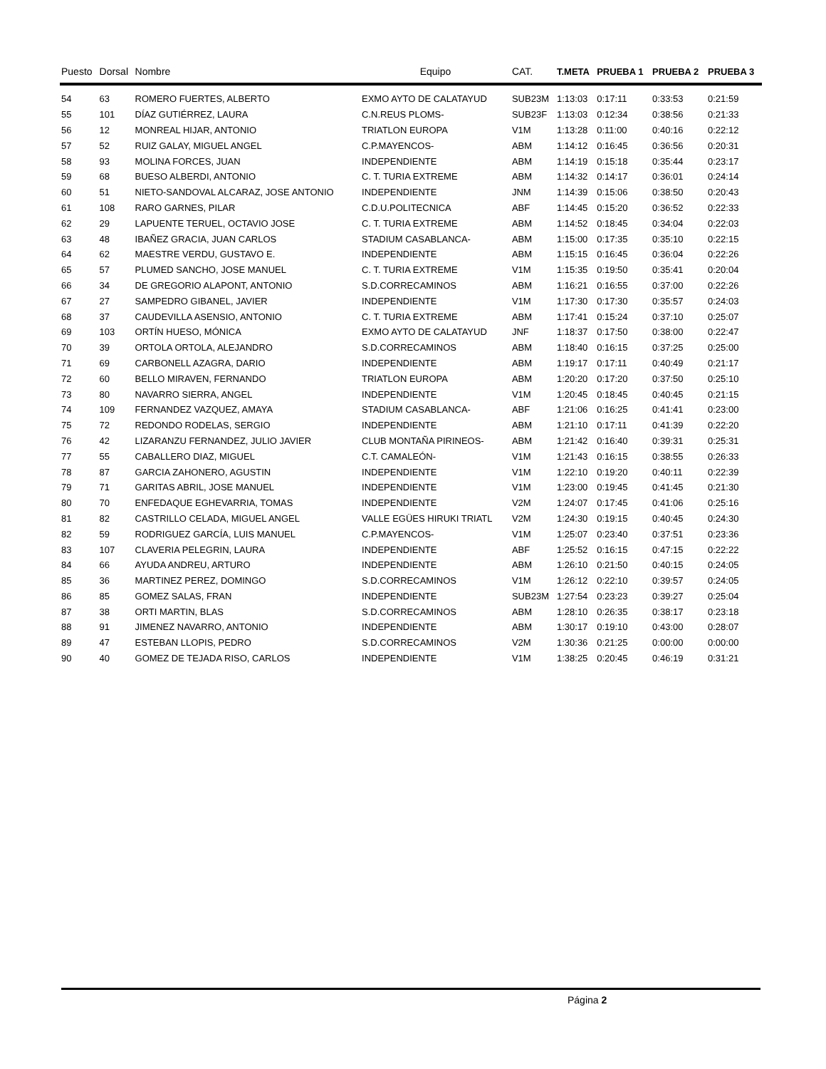| Puesto | Dorsal | Nombre | Equipo | CAT. | T.META | PRUEBA 1 | PRUEBA 2 | PRUEBA 3 |
| --- | --- | --- | --- | --- | --- | --- | --- | --- |
| 54 | 63 | ROMERO FUERTES, ALBERTO | EXMO AYTO DE CALATAYUD | SUB23M | 1:13:03 | 0:17:11 | 0:33:53 | 0:21:59 |
| 55 | 101 | DÍAZ GUTIÉRREZ, LAURA | C.N.REUS PLOMS- | SUB23F | 1:13:03 | 0:12:34 | 0:38:56 | 0:21:33 |
| 56 | 12 | MONREAL HIJAR, ANTONIO | TRIATLON EUROPA | V1M | 1:13:28 | 0:11:00 | 0:40:16 | 0:22:12 |
| 57 | 52 | RUIZ GALAY, MIGUEL ANGEL | C.P.MAYENCOS- | ABM | 1:14:12 | 0:16:45 | 0:36:56 | 0:20:31 |
| 58 | 93 | MOLINA FORCES, JUAN | INDEPENDIENTE | ABM | 1:14:19 | 0:15:18 | 0:35:44 | 0:23:17 |
| 59 | 68 | BUESO ALBERDI, ANTONIO | C. T. TURIA EXTREME | ABM | 1:14:32 | 0:14:17 | 0:36:01 | 0:24:14 |
| 60 | 51 | NIETO-SANDOVAL ALCARAZ, JOSE ANTONIO | INDEPENDIENTE | JNM | 1:14:39 | 0:15:06 | 0:38:50 | 0:20:43 |
| 61 | 108 | RARO GARNES, PILAR | C.D.U.POLITECNICA | ABF | 1:14:45 | 0:15:20 | 0:36:52 | 0:22:33 |
| 62 | 29 | LAPUENTE TERUEL, OCTAVIO JOSE | C. T. TURIA EXTREME | ABM | 1:14:52 | 0:18:45 | 0:34:04 | 0:22:03 |
| 63 | 48 | IBAÑEZ GRACIA, JUAN CARLOS | STADIUM CASABLANCA- | ABM | 1:15:00 | 0:17:35 | 0:35:10 | 0:22:15 |
| 64 | 62 | MAESTRE VERDU, GUSTAVO E. | INDEPENDIENTE | ABM | 1:15:15 | 0:16:45 | 0:36:04 | 0:22:26 |
| 65 | 57 | PLUMED SANCHO, JOSE MANUEL | C. T. TURIA EXTREME | V1M | 1:15:35 | 0:19:50 | 0:35:41 | 0:20:04 |
| 66 | 34 | DE GREGORIO ALAPONT, ANTONIO | S.D.CORRECAMINOS | ABM | 1:16:21 | 0:16:55 | 0:37:00 | 0:22:26 |
| 67 | 27 | SAMPEDRO GIBANEL, JAVIER | INDEPENDIENTE | V1M | 1:17:30 | 0:17:30 | 0:35:57 | 0:24:03 |
| 68 | 37 | CAUDEVILLA ASENSIO, ANTONIO | C. T. TURIA EXTREME | ABM | 1:17:41 | 0:15:24 | 0:37:10 | 0:25:07 |
| 69 | 103 | ORTÍN HUESO, MÓNICA | EXMO AYTO DE CALATAYUD | JNF | 1:18:37 | 0:17:50 | 0:38:00 | 0:22:47 |
| 70 | 39 | ORTOLA ORTOLA, ALEJANDRO | S.D.CORRECAMINOS | ABM | 1:18:40 | 0:16:15 | 0:37:25 | 0:25:00 |
| 71 | 69 | CARBONELL AZAGRA, DARIO | INDEPENDIENTE | ABM | 1:19:17 | 0:17:11 | 0:40:49 | 0:21:17 |
| 72 | 60 | BELLO MIRAVEN, FERNANDO | TRIATLON EUROPA | ABM | 1:20:20 | 0:17:20 | 0:37:50 | 0:25:10 |
| 73 | 80 | NAVARRO SIERRA, ANGEL | INDEPENDIENTE | V1M | 1:20:45 | 0:18:45 | 0:40:45 | 0:21:15 |
| 74 | 109 | FERNANDEZ VAZQUEZ, AMAYA | STADIUM CASABLANCA- | ABF | 1:21:06 | 0:16:25 | 0:41:41 | 0:23:00 |
| 75 | 72 | REDONDO RODELAS, SERGIO | INDEPENDIENTE | ABM | 1:21:10 | 0:17:11 | 0:41:39 | 0:22:20 |
| 76 | 42 | LIZARANZU FERNANDEZ, JULIO JAVIER | CLUB MONTAÑA PIRINEOS- | ABM | 1:21:42 | 0:16:40 | 0:39:31 | 0:25:31 |
| 77 | 55 | CABALLERO DIAZ, MIGUEL | C.T. CAMALEÓN- | V1M | 1:21:43 | 0:16:15 | 0:38:55 | 0:26:33 |
| 78 | 87 | GARCIA ZAHONERO, AGUSTIN | INDEPENDIENTE | V1M | 1:22:10 | 0:19:20 | 0:40:11 | 0:22:39 |
| 79 | 71 | GARITAS ABRIL, JOSE MANUEL | INDEPENDIENTE | V1M | 1:23:00 | 0:19:45 | 0:41:45 | 0:21:30 |
| 80 | 70 | ENFEDAQUE EGHEVARRIA, TOMAS | INDEPENDIENTE | V2M | 1:24:07 | 0:17:45 | 0:41:06 | 0:25:16 |
| 81 | 82 | CASTRILLO CELADA, MIGUEL ANGEL | VALLE EGÜES HIRUKI TRIATL | V2M | 1:24:30 | 0:19:15 | 0:40:45 | 0:24:30 |
| 82 | 59 | RODRIGUEZ GARCÍA, LUIS MANUEL | C.P.MAYENCOS- | V1M | 1:25:07 | 0:23:40 | 0:37:51 | 0:23:36 |
| 83 | 107 | CLAVERIA PELEGRIN, LAURA | INDEPENDIENTE | ABF | 1:25:52 | 0:16:15 | 0:47:15 | 0:22:22 |
| 84 | 66 | AYUDA ANDREU, ARTURO | INDEPENDIENTE | ABM | 1:26:10 | 0:21:50 | 0:40:15 | 0:24:05 |
| 85 | 36 | MARTINEZ PEREZ, DOMINGO | S.D.CORRECAMINOS | V1M | 1:26:12 | 0:22:10 | 0:39:57 | 0:24:05 |
| 86 | 85 | GOMEZ SALAS, FRAN | INDEPENDIENTE | SUB23M | 1:27:54 | 0:23:23 | 0:39:27 | 0:25:04 |
| 87 | 38 | ORTI MARTIN, BLAS | S.D.CORRECAMINOS | ABM | 1:28:10 | 0:26:35 | 0:38:17 | 0:23:18 |
| 88 | 91 | JIMENEZ NAVARRO, ANTONIO | INDEPENDIENTE | ABM | 1:30:17 | 0:19:10 | 0:43:00 | 0:28:07 |
| 89 | 47 | ESTEBAN LLOPIS, PEDRO | S.D.CORRECAMINOS | V2M | 1:30:36 | 0:21:25 | 0:00:00 | 0:00:00 |
| 90 | 40 | GOMEZ DE TEJADA RISO, CARLOS | INDEPENDIENTE | V1M | 1:38:25 | 0:20:45 | 0:46:19 | 0:31:21 |
Página 2